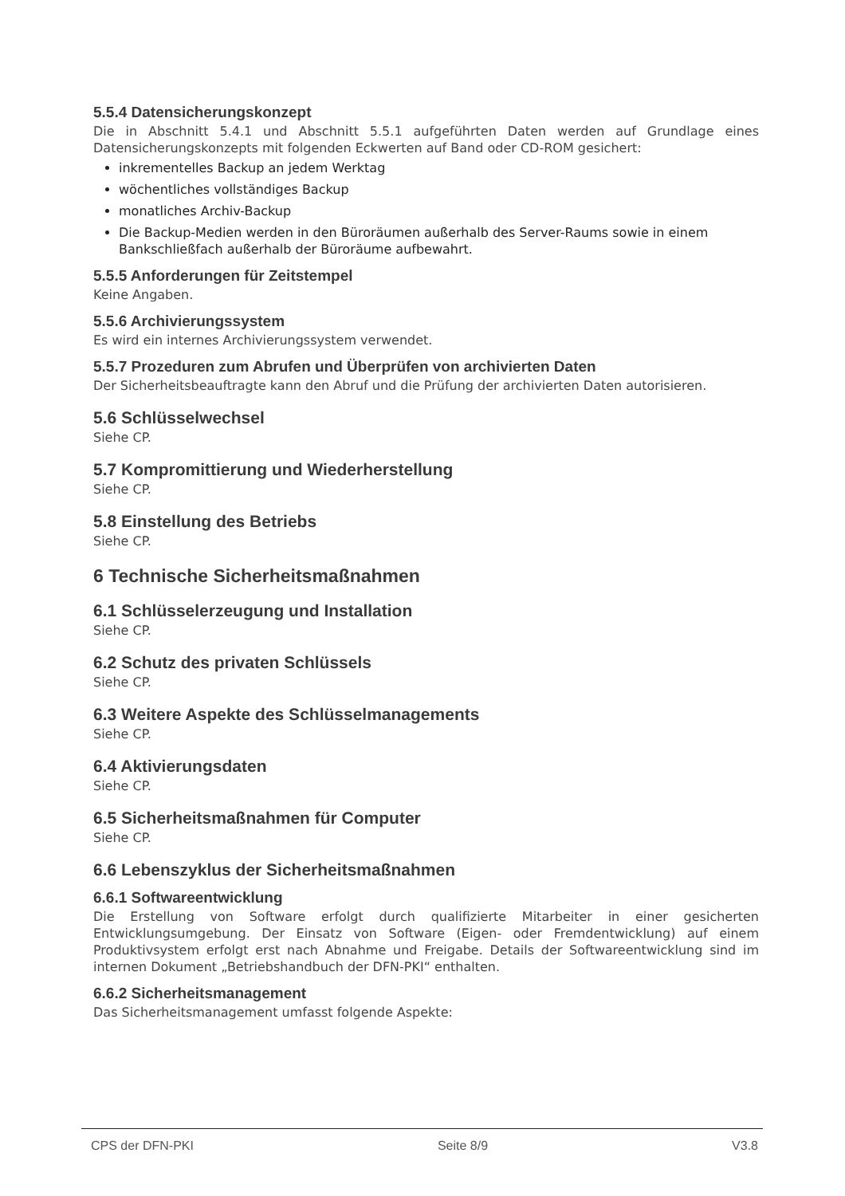5.5.4 Datensicherungskonzept
Die in Abschnitt 5.4.1 und Abschnitt 5.5.1 aufgeführten Daten werden auf Grundlage eines Datensicherungskonzepts mit folgenden Eckwerten auf Band oder CD-ROM gesichert:
inkrementelles Backup an jedem Werktag
wöchentliches vollständiges Backup
monatliches Archiv-Backup
Die Backup-Medien werden in den Büroräumen außerhalb des Server-Raums sowie in einem Bankschließfach außerhalb der Büroräume aufbewahrt.
5.5.5 Anforderungen für Zeitstempel
Keine Angaben.
5.5.6 Archivierungssystem
Es wird ein internes Archivierungssystem verwendet.
5.5.7 Prozeduren zum Abrufen und Überprüfen von archivierten Daten
Der Sicherheitsbeauftragte kann den Abruf und die Prüfung der archivierten Daten autorisieren.
5.6 Schlüsselwechsel
Siehe CP.
5.7 Kompromittierung und Wiederherstellung
Siehe CP.
5.8 Einstellung des Betriebs
Siehe CP.
6 Technische Sicherheitsmaßnahmen
6.1 Schlüsselerzeugung und Installation
Siehe CP.
6.2 Schutz des privaten Schlüssels
Siehe CP.
6.3 Weitere Aspekte des Schlüsselmanagements
Siehe CP.
6.4 Aktivierungsdaten
Siehe CP.
6.5 Sicherheitsmaßnahmen für Computer
Siehe CP.
6.6 Lebenszyklus der Sicherheitsmaßnahmen
6.6.1 Softwareentwicklung
Die Erstellung von Software erfolgt durch qualifizierte Mitarbeiter in einer gesicherten Entwicklungsumgebung. Der Einsatz von Software (Eigen- oder Fremdentwicklung) auf einem Produktivsystem erfolgt erst nach Abnahme und Freigabe. Details der Softwareentwicklung sind im internen Dokument „Betriebshandbuch der DFN-PKI“ enthalten.
6.6.2 Sicherheitsmanagement
Das Sicherheitsmanagement umfasst folgende Aspekte:
CPS der DFN-PKI Seite 8/9 V3.8